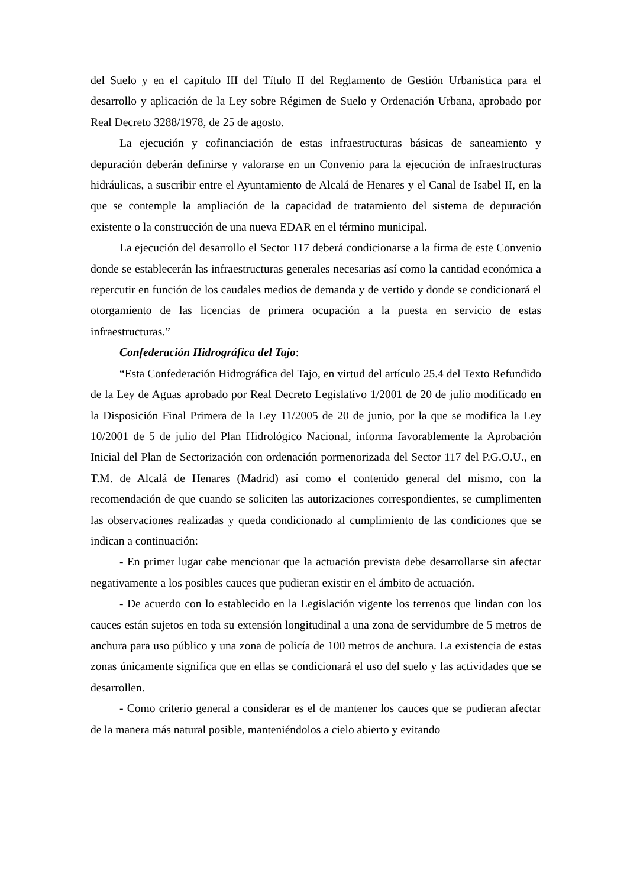del Suelo y en el capítulo III del Título II del Reglamento de Gestión Urbanística para el desarrollo y aplicación de la Ley sobre Régimen de Suelo y Ordenación Urbana, aprobado por Real Decreto 3288/1978, de 25 de agosto.
La ejecución y cofinanciación de estas infraestructuras básicas de saneamiento y depuración deberán definirse y valorarse en un Convenio para la ejecución de infraestructuras hidráulicas, a suscribir entre el Ayuntamiento de Alcalá de Henares y el Canal de Isabel II, en la que se contemple la ampliación de la capacidad de tratamiento del sistema de depuración existente o la construcción de una nueva EDAR en el término municipal.
La ejecución del desarrollo el Sector 117 deberá condicionarse a la firma de este Convenio donde se establecerán las infraestructuras generales necesarias así como la cantidad económica a repercutir en función de los caudales medios de demanda y de vertido y donde se condicionará el otorgamiento de las licencias de primera ocupación a la puesta en servicio de estas infraestructuras.”
Confederación Hidrográfica del Tajo:
“Esta Confederación Hidrográfica del Tajo, en virtud del artículo 25.4 del Texto Refundido de la Ley de Aguas aprobado por Real Decreto Legislativo 1/2001 de 20 de julio modificado en la Disposición Final Primera de la Ley 11/2005 de 20 de junio, por la que se modifica la Ley 10/2001 de 5 de julio del Plan Hidrológico Nacional, informa favorablemente la Aprobación Inicial del Plan de Sectorización con ordenación pormenorizada del Sector 117 del P.G.O.U., en T.M. de Alcalá de Henares (Madrid) así como el contenido general del mismo, con la recomendación de que cuando se soliciten las autorizaciones correspondientes, se cumplimenten las observaciones realizadas y queda condicionado al cumplimiento de las condiciones que se indican a continuación:
- En primer lugar cabe mencionar que la actuación prevista debe desarrollarse sin afectar negativamente a los posibles cauces que pudieran existir en el ámbito de actuación.
- De acuerdo con lo establecido en la Legislación vigente los terrenos que lindan con los cauces están sujetos en toda su extensión longitudinal a una zona de servidumbre de 5 metros de anchura para uso público y una zona de policía de 100 metros de anchura. La existencia de estas zonas únicamente significa que en ellas se condicionará el uso del suelo y las actividades que se desarrollen.
- Como criterio general a considerar es el de mantener los cauces que se pudieran afectar de la manera más natural posible, manteniéndolos a cielo abierto y evitando